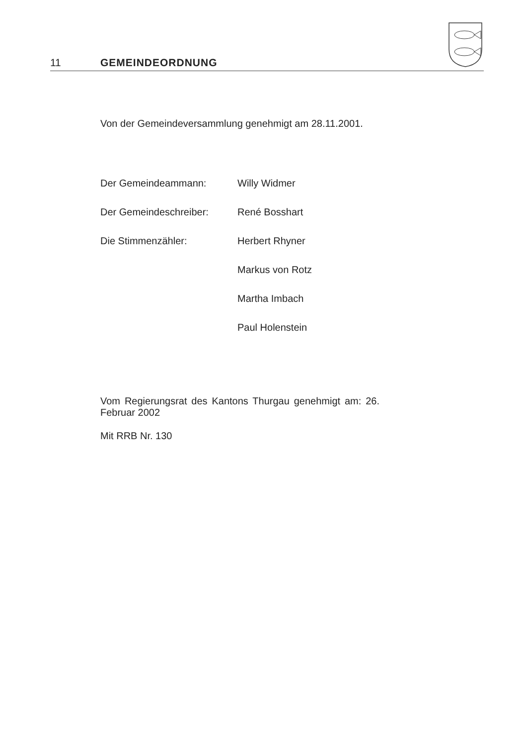11 GEMEINDEORDNUNG
Von der Gemeindeversammlung genehmigt am 28.11.2001.
| Der Gemeindeammann: | Willy Widmer |
| Der Gemeindeschreiber: | René Bosshart |
| Die Stimmenzähler: | Herbert Rhyner |
| | Markus von Rotz |
| | Martha Imbach |
| | Paul Holenstein |
Vom Regierungsrat des Kantons Thurgau genehmigt am: 26. Februar 2002
Mit RRB Nr. 130